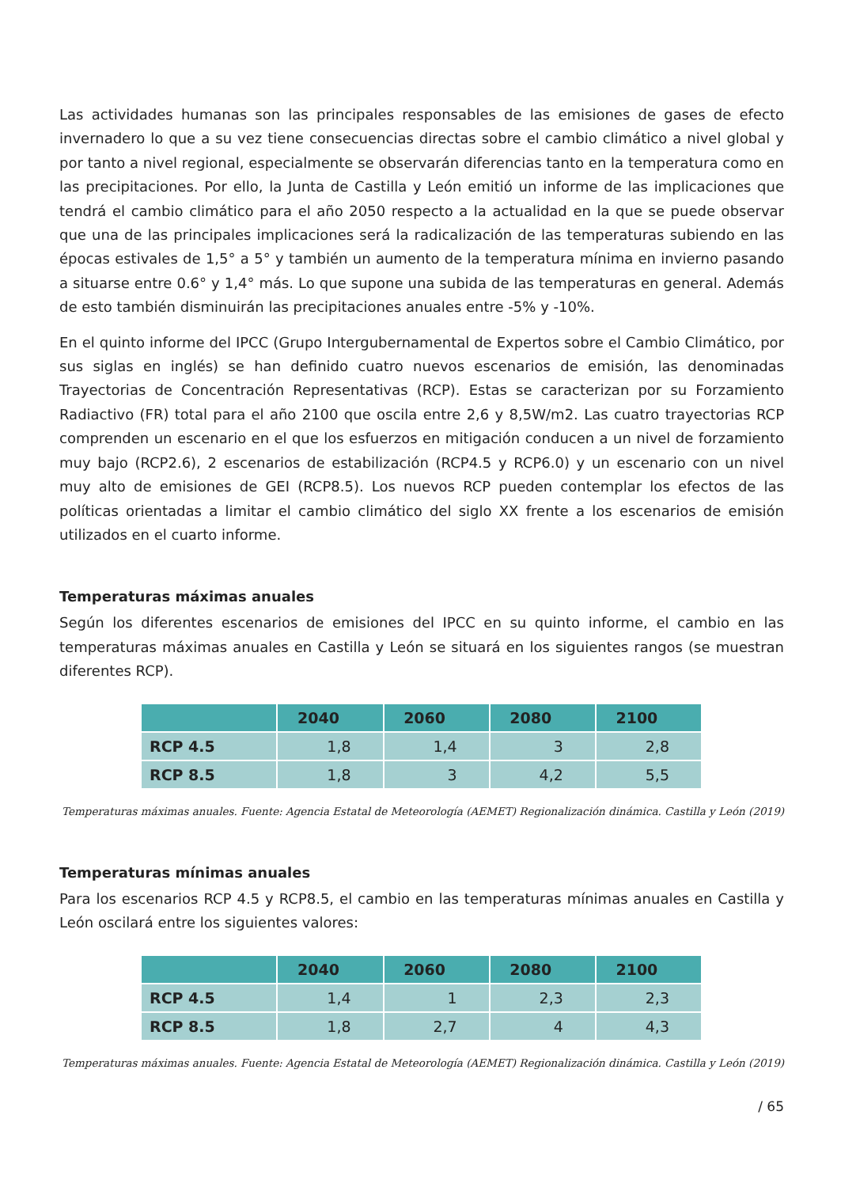Las actividades humanas son las principales responsables de las emisiones de gases de efecto invernadero lo que a su vez tiene consecuencias directas sobre el cambio climático a nivel global y por tanto a nivel regional, especialmente se observarán diferencias tanto en la temperatura como en las precipitaciones. Por ello, la Junta de Castilla y León emitió un informe de las implicaciones que tendrá el cambio climático para el año 2050 respecto a la actualidad en la que se puede observar que una de las principales implicaciones será la radicalización de las temperaturas subiendo en las épocas estivales de 1,5° a 5° y también un aumento de la temperatura mínima en invierno pasando a situarse entre 0.6° y 1,4° más. Lo que supone una subida de las temperaturas en general. Además de esto también disminuirán las precipitaciones anuales entre -5% y -10%.
En el quinto informe del IPCC (Grupo Intergubernamental de Expertos sobre el Cambio Climático, por sus siglas en inglés) se han definido cuatro nuevos escenarios de emisión, las denominadas Trayectorias de Concentración Representativas (RCP). Estas se caracterizan por su Forzamiento Radiactivo (FR) total para el año 2100 que oscila entre 2,6 y 8,5W/m2. Las cuatro trayectorias RCP comprenden un escenario en el que los esfuerzos en mitigación conducen a un nivel de forzamiento muy bajo (RCP2.6), 2 escenarios de estabilización (RCP4.5 y RCP6.0) y un escenario con un nivel muy alto de emisiones de GEI (RCP8.5). Los nuevos RCP pueden contemplar los efectos de las políticas orientadas a limitar el cambio climático del siglo XX frente a los escenarios de emisión utilizados en el cuarto informe.
Temperaturas máximas anuales
Según los diferentes escenarios de emisiones del IPCC en su quinto informe, el cambio en las temperaturas máximas anuales en Castilla y León se situará en los siguientes rangos (se muestran diferentes RCP).
| | 2040 | 2060 | 2080 | 2100 |
| --- | --- | --- | --- | --- |
| RCP 4.5 | 1,8 | 1,4 | 3 | 2,8 |
| RCP 8.5 | 1,8 | 3 | 4,2 | 5,5 |
Temperaturas máximas anuales. Fuente: Agencia Estatal de Meteorología (AEMET) Regionalización dinámica. Castilla y León (2019)
Temperaturas mínimas anuales
Para los escenarios RCP 4.5 y RCP8.5, el cambio en las temperaturas mínimas anuales en Castilla y León oscilará entre los siguientes valores:
| | 2040 | 2060 | 2080 | 2100 |
| --- | --- | --- | --- | --- |
| RCP 4.5 | 1,4 | 1 | 2,3 | 2,3 |
| RCP 8.5 | 1,8 | 2,7 | 4 | 4,3 |
Temperaturas máximas anuales. Fuente: Agencia Estatal de Meteorología (AEMET) Regionalización dinámica. Castilla y León (2019)
/ 65